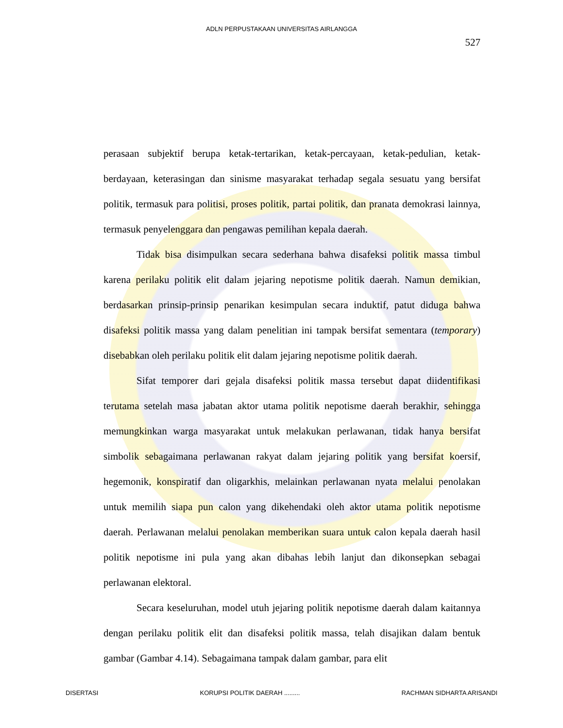ADLN PERPUSTAKAAN UNIVERSITAS AIRLANGGA
527
perasaan subjektif berupa ketak-tertarikan, ketak-percayaan, ketak-pedulian, ketak-berdayaan, keterasingan dan sinisme masyarakat terhadap segala sesuatu yang bersifat politik, termasuk para politisi, proses politik, partai politik, dan pranata demokrasi lainnya, termasuk penyelenggara dan pengawas pemilihan kepala daerah.
Tidak bisa disimpulkan secara sederhana bahwa disafeksi politik massa timbul karena perilaku politik elit dalam jejaring nepotisme politik daerah. Namun demikian, berdasarkan prinsip-prinsip penarikan kesimpulan secara induktif, patut diduga bahwa disafeksi politik massa yang dalam penelitian ini tampak bersifat sementara (temporary) disebabkan oleh perilaku politik elit dalam jejaring nepotisme politik daerah.
Sifat temporer dari gejala disafeksi politik massa tersebut dapat diidentifikasi terutama setelah masa jabatan aktor utama politik nepotisme daerah berakhir, sehingga memungkinkan warga masyarakat untuk melakukan perlawanan, tidak hanya bersifat simbolik sebagaimana perlawanan rakyat dalam jejaring politik yang bersifat koersif, hegemonik, konspiratif dan oligarkhis, melainkan perlawanan nyata melalui penolakan untuk memilih siapa pun calon yang dikehendaki oleh aktor utama politik nepotisme daerah. Perlawanan melalui penolakan memberikan suara untuk calon kepala daerah hasil politik nepotisme ini pula yang akan dibahas lebih lanjut dan dikonsepkan sebagai perlawanan elektoral.
Secara keseluruhan, model utuh jejaring politik nepotisme daerah dalam kaitannya dengan perilaku politik elit dan disafeksi politik massa, telah disajikan dalam bentuk gambar (Gambar 4.14). Sebagaimana tampak dalam gambar, para elit
DISERTASI KORUPSI POLITIK DAERAH ......... RACHMAN SIDHARTA ARISANDI